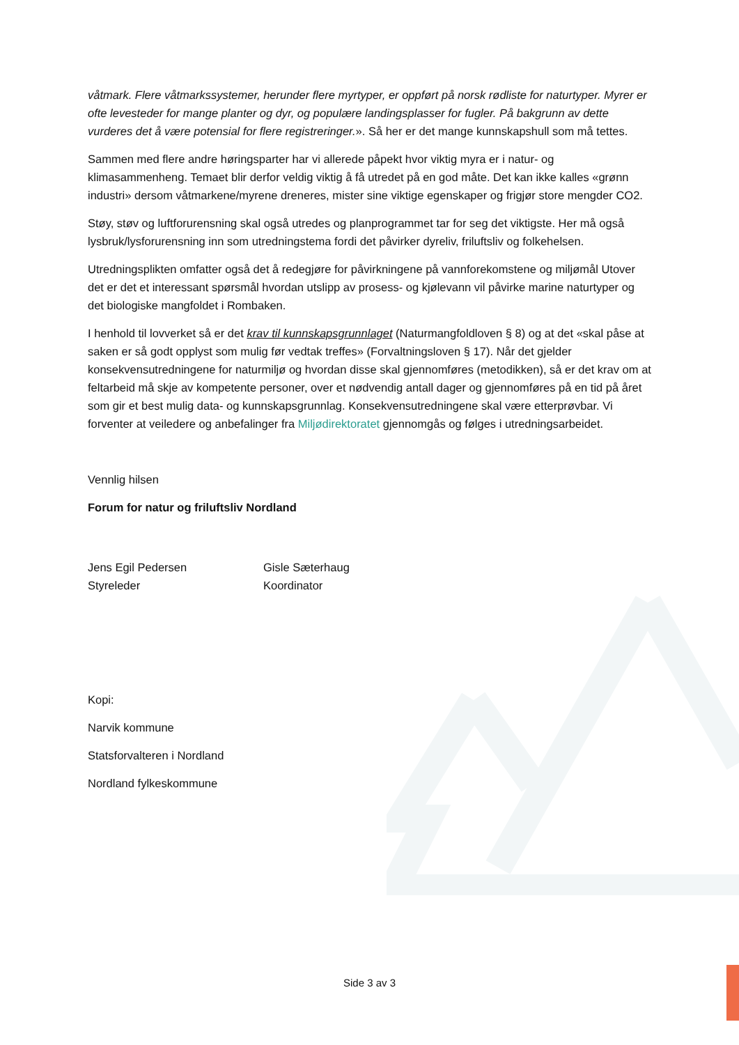våtmark. Flere våtmarkssystemer, herunder flere myrtyper, er oppført på norsk rødliste for naturtyper. Myrer er ofte levesteder for mange planter og dyr, og populære landingsplasser for fugler. På bakgrunn av dette vurderes det å være potensial for flere registreringer.». Så her er det mange kunnskapshull som må tettes.
Sammen med flere andre høringsparter har vi allerede påpekt hvor viktig myra er i natur- og klimasammenheng. Temaet blir derfor veldig viktig å få utredet på en god måte. Det kan ikke kalles «grønn industri» dersom våtmarkene/myrene dreneres, mister sine viktige egenskaper og frigjør store mengder CO2.
Støy, støv og luftforurensning skal også utredes og planprogrammet tar for seg det viktigste. Her må også lysbruk/lysforurensning inn som utredningstema fordi det påvirker dyreliv, friluftsliv og folkehelsen.
Utredningsplikten omfatter også det å redegjøre for påvirkningene på vannforekomstene og miljømål Utover det er det et interessant spørsmål hvordan utslipp av prosess- og kjølevann vil påvirke marine naturtyper og det biologiske mangfoldet i Rombaken.
I henhold til lovverket så er det krav til kunnskapsgrunnlaget (Naturmangfoldloven § 8) og at det «skal påse at saken er så godt opplyst som mulig før vedtak treffes» (Forvaltningsloven § 17). Når det gjelder konsekvensutredningene for naturmiljø og hvordan disse skal gjennomføres (metodikken), så er det krav om at feltarbeid må skje av kompetente personer, over et nødvendig antall dager og gjennomføres på en tid på året som gir et best mulig data- og kunnskapsgrunnlag. Konsekvensutredningene skal være etterprøvbar. Vi forventer at veiledere og anbefalinger fra Miljødirektoratet gjennomgås og følges i utredningsarbeidet.
Vennlig hilsen
Forum for natur og friluftsliv Nordland
Jens Egil Pedersen
Styreleder
Gisle Sæterhaug
Koordinator
Kopi:
Narvik kommune
Statsforvalteren i Nordland
Nordland fylkeskommune
Side 3 av 3